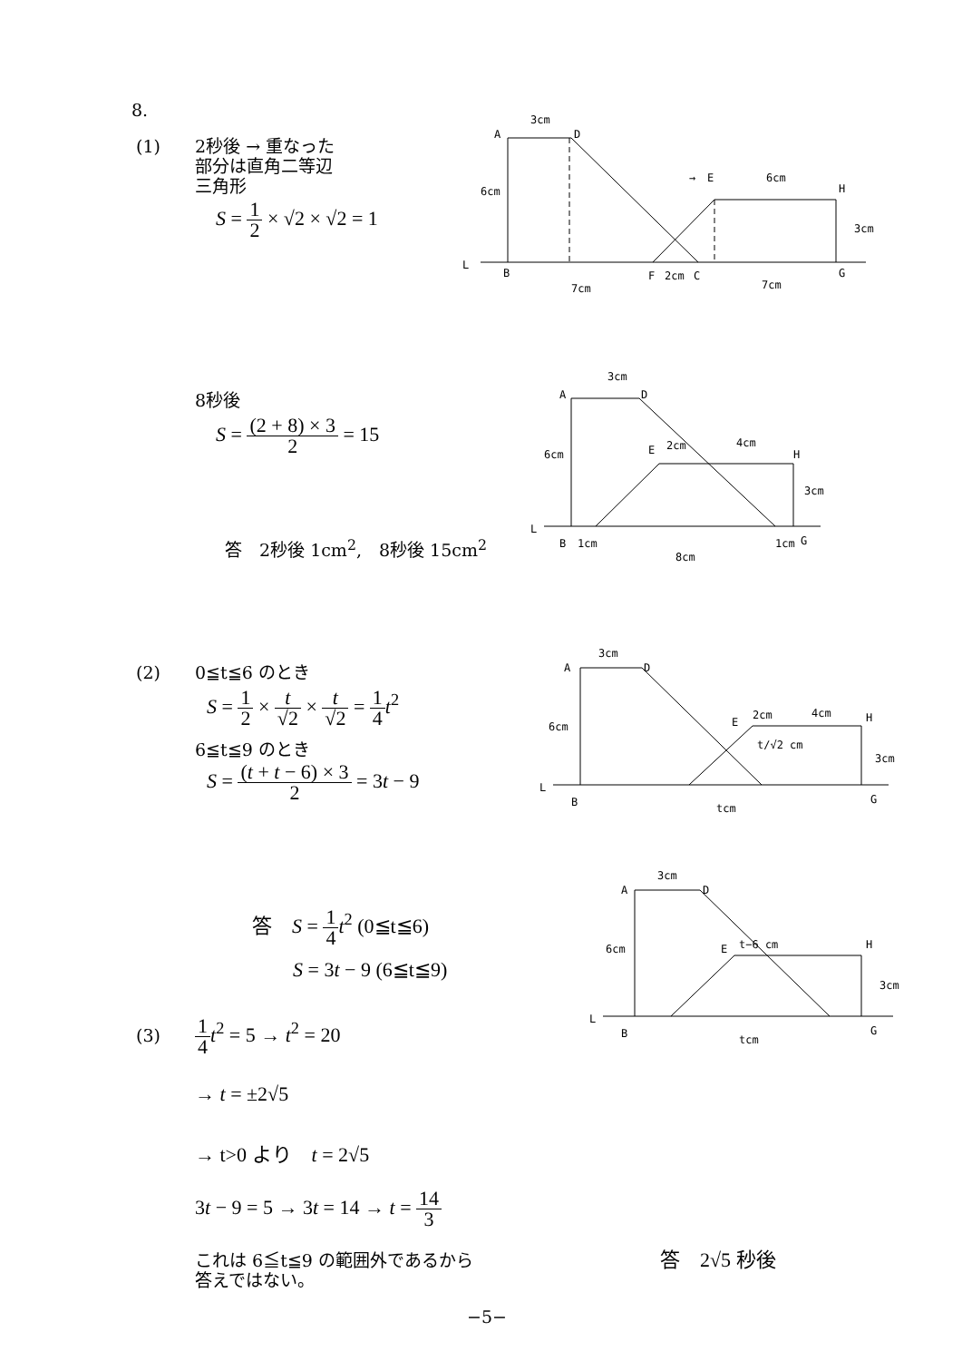8.
(1)
2秒後 → 重なった
部分は直角二等辺
三角形
S = 1 2 × √2 × √2 = 1
3cm
A
D
6cm
→
E
6cm
H
3cm
L
B
F
2cm
C
G
7cm
7cm
8秒後
S = (2 + 8) × 3 2 = 15
答　2秒後 1cm<sup>2</sup>,　8秒後 15cm<sup>2</sup>
3cm
A
D
6cm
E
2cm
4cm
H
3cm
L
B
1cm
1cm
G
8cm
(2) 0≦t≦6 のとき
S = 1 2 × t √2 × t √2 = 1 4 t<sup>2</sup>
6≦t≦9 のとき
S = (t + t − 6) × 3 2 = 3t − 9
3cm
A
D
6cm
E
2cm
4cm
H
3cm
t/√2 cm
L
B
G
tcm
答　S = 1 4 t<sup>2</sup> (0≦t≦6)
S = 3t − 9 (6≦t≦9)
3cm
A
D
6cm
E
t−6 cm
H
3cm
L
B
G
tcm
(3) 1 4 t<sup>2</sup> = 5 → t<sup>2</sup> = 20
→ t = ±2√5
→ t>0 より　t = 2√5
3t − 9 = 5 → 3t = 14 → t = 14 3
これは 6≦t≦9 の範囲外であるから
答えではない。
答　2√5 秒後
−5−